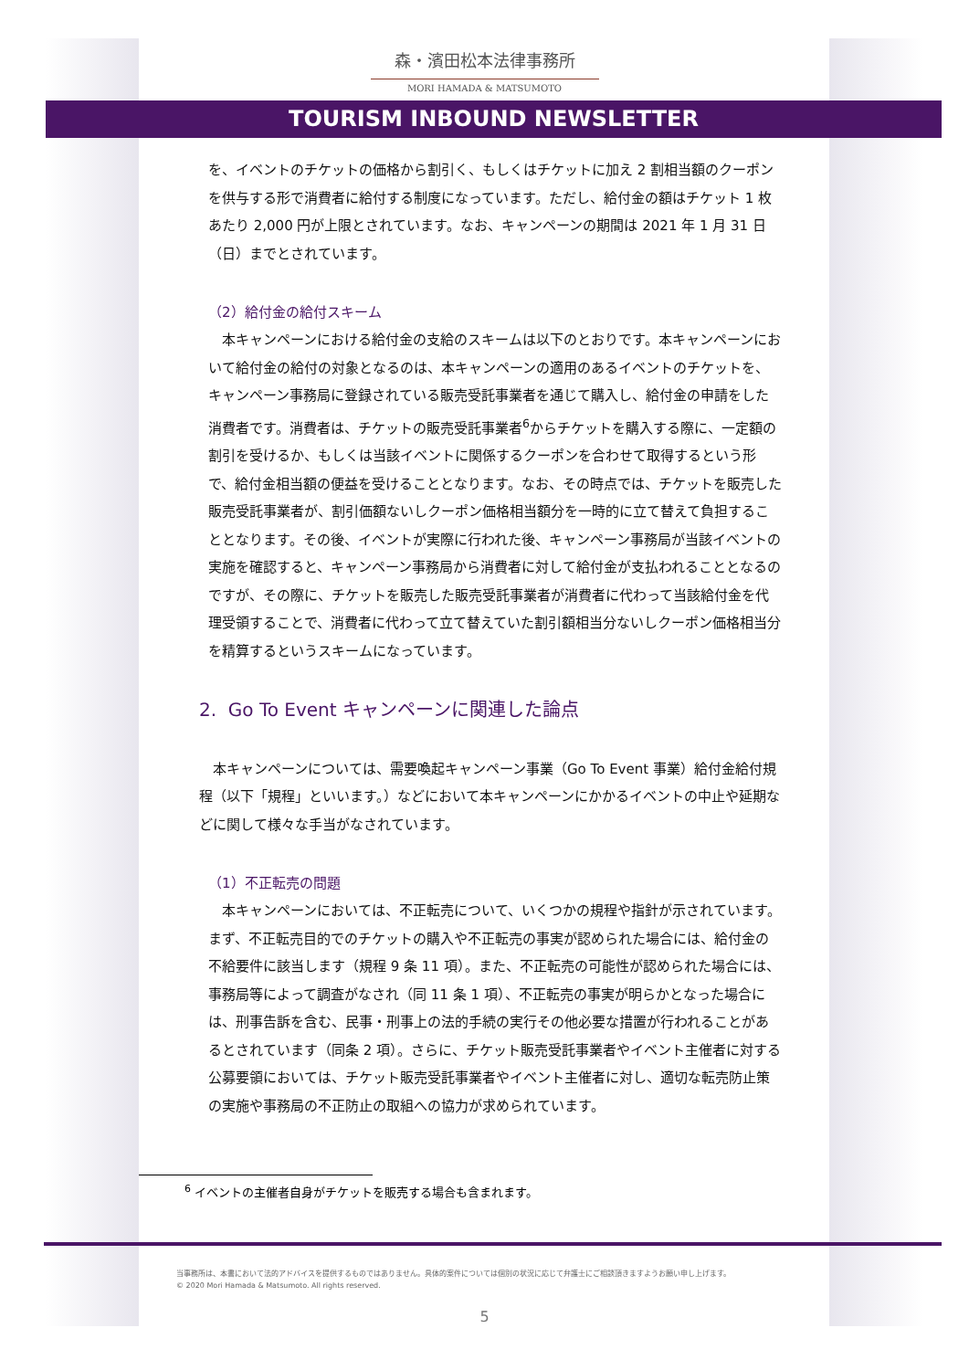森・濱田松本法律事務所
MORI HAMADA & MATSUMOTO
TOURISM INBOUND NEWSLETTER
を、イベントのチケットの価格から割引く、もしくはチケットに加え 2 割相当額のクーポンを供与する形で消費者に給付する制度になっています。ただし、給付金の額はチケット 1 枚あたり 2,000 円が上限とされています。なお、キャンペーンの期間は 2021 年 1 月 31 日（日）までとされています。
（2）給付金の給付スキーム
　本キャンペーンにおける給付金の支給のスキームは以下のとおりです。本キャンペーンにおいて給付金の給付の対象となるのは、本キャンペーンの適用のあるイベントのチケットを、キャンペーン事務局に登録されている販売受託事業者を通じて購入し、給付金の申請をした消費者です。消費者は、チケットの販売受託事業者<sup>6</sup>からチケットを購入する際に、一定額の割引を受けるか、もしくは当該イベントに関係するクーポンを合わせて取得するという形で、給付金相当額の便益を受けることとなります。なお、その時点では、チケットを販売した販売受託事業者が、割引価額ないしクーポン価格相当額分を一時的に立て替えて負担することとなります。その後、イベントが実際に行われた後、キャンペーン事務局が当該イベントの実施を確認すると、キャンペーン事務局から消費者に対して給付金が支払われることとなるのですが、その際に、チケットを販売した販売受託事業者が消費者に代わって当該給付金を代理受領することで、消費者に代わって立て替えていた割引額相当分ないしクーポン価格相当分を精算するというスキームになっています。
2. Go To Event キャンペーンに関連した論点
　本キャンペーンについては、需要喚起キャンペーン事業（Go To Event 事業）給付金給付規程（以下「規程」といいます。）などにおいて本キャンペーンにかかるイベントの中止や延期などに関して様々な手当がなされています。
（1）不正転売の問題
　本キャンペーンにおいては、不正転売について、いくつかの規程や指針が示されています。まず、不正転売目的でのチケットの購入や不正転売の事実が認められた場合には、給付金の不給要件に該当します（規程 9 条 11 項）。また、不正転売の可能性が認められた場合には、事務局等によって調査がなされ（同 11 条 1 項）、不正転売の事実が明らかとなった場合には、刑事告訴を含む、民事・刑事上の法的手続の実行その他必要な措置が行われることがあるとされています（同条 2 項）。さらに、チケット販売受託事業者やイベント主催者に対する公募要領においては、チケット販売受託事業者やイベント主催者に対し、適切な転売防止策の実施や事務局の不正防止の取組への協力が求められています。
<sup>6</sup> イベントの主催者自身がチケットを販売する場合も含まれます。
当事務所は、本書において法的アドバイスを提供するものではありません。具体的案件については個別の状況に応じて弁護士にご相談頂きますようお願い申し上げます。
© 2020 Mori Hamada & Matsumoto. All rights reserved.
5